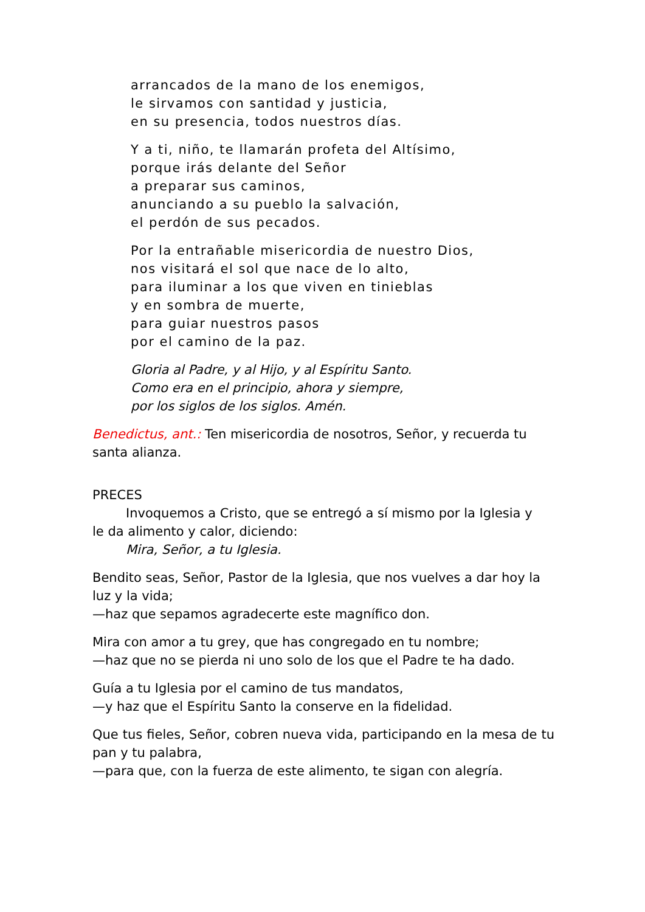arrancados de la mano de los enemigos,
le sirvamos con santidad y justicia,
en su presencia, todos nuestros días.
Y a ti, niño, te llamarán profeta del Altísimo,
porque irás delante del Señor
a preparar sus caminos,
anunciando a su pueblo la salvación,
el perdón de sus pecados.
Por la entrañable misericordia de nuestro Dios,
nos visitará el sol que nace de lo alto,
para iluminar a los que viven en tinieblas
y en sombra de muerte,
para guiar nuestros pasos
por el camino de la paz.
Gloria al Padre, y al Hijo, y al Espíritu Santo.
Como era en el principio, ahora y siempre,
por los siglos de los siglos. Amén.
Benedictus, ant.: Ten misericordia de nosotros, Señor, y recuerda tu santa alianza.
PRECES
Invoquemos a Cristo, que se entregó a sí mismo por la Iglesia y
le da alimento y calor, diciendo:
Mira, Señor, a tu Iglesia.
Bendito seas, Señor, Pastor de la Iglesia, que nos vuelves a dar hoy la luz y la vida;
—haz que sepamos agradecerte este magnífico don.
Mira con amor a tu grey, que has congregado en tu nombre;
—haz que no se pierda ni uno solo de los que el Padre te ha dado.
Guía a tu Iglesia por el camino de tus mandatos,
—y haz que el Espíritu Santo la conserve en la fidelidad.
Que tus fieles, Señor, cobren nueva vida, participando en la mesa de tu pan y tu palabra,
—para que, con la fuerza de este alimento, te sigan con alegría.